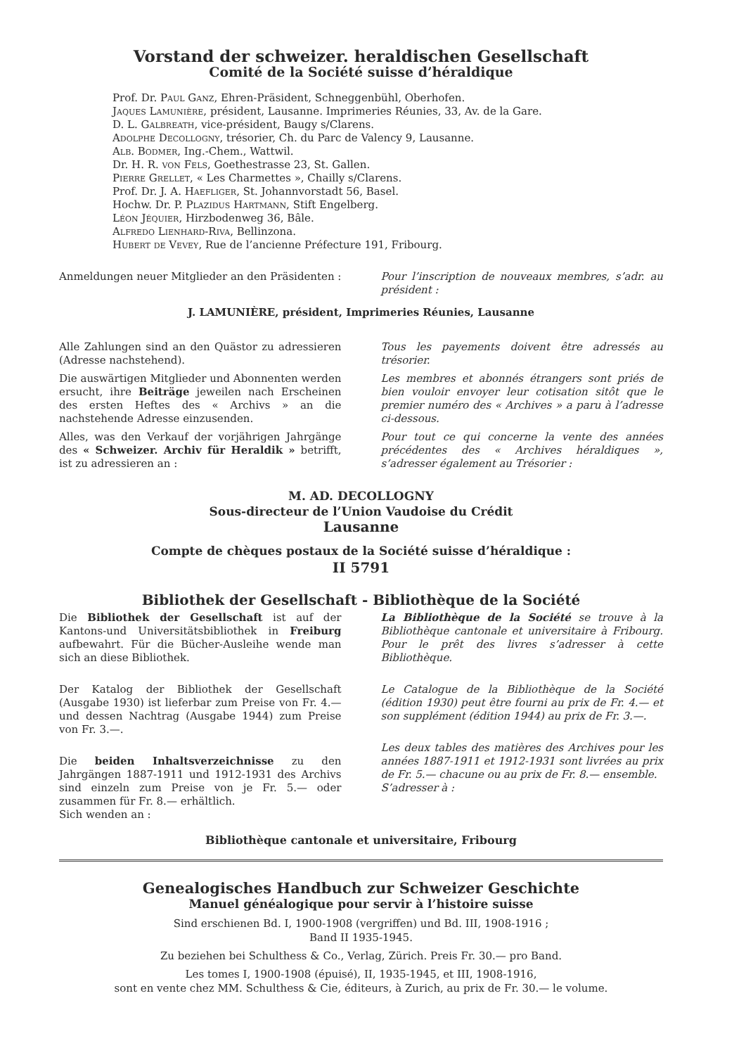Vorstand der schweizer. heraldischen Gesellschaft
Comité de la Société suisse d’héraldique
Prof. Dr. Paul Ganz, Ehren-Präsident, Schneggenbühl, Oberhofen.
Jaques Lamunière, président, Lausanne. Imprimeries Réunies, 33, Av. de la Gare.
D. L. Galbreath, vice-président, Baugy s/Clarens.
Adolphe Decollogny, trésorier, Ch. du Parc de Valency 9, Lausanne.
Alb. Bodmer, Ing.-Chem., Wattwil.
Dr. H. R. von Fels, Goethestrasse 23, St. Gallen.
Pierre Grellet, « Les Charmettes », Chailly s/Clarens.
Prof. Dr. J. A. Haefliger, St. Johannvorstadt 56, Basel.
Hochw. Dr. P. Plazidus Hartmann, Stift Engelberg.
Léon Jéquier, Hirzbodenweg 36, Bâle.
Alfredo Lienhard-Riva, Bellinzona.
Hubert de Vevey, Rue de l’ancienne Préfecture 191, Fribourg.
Anmeldungen neuer Mitglieder an den Präsidenten :
Pour l’inscription de nouveaux membres, s’adr. au président :
J. LAMUNIÈRE, président, Imprimeries Réunies, Lausanne
Alle Zahlungen sind an den Quästor zu adressieren (Adresse nachstehend).
Die auswärtigen Mitglieder und Abonnenten werden ersucht, ihre Beiträge jeweilen nach Erscheinen des ersten Heftes des « Archivs » an die nachstehende Adresse einzusenden.
Alles, was den Verkauf der vorjährigen Jahrgänge des « Schweizer. Archiv für Heraldik » betrifft, ist zu adressieren an :
Tous les payements doivent être adressés au trésorier.
Les membres et abonnés étrangers sont priés de bien vouloir envoyer leur cotisation sitôt que le premier numéro des « Archives » a paru à l’adresse ci-dessous.
Pour tout ce qui concerne la vente des années précédentes des « Archives héraldiques », s’adresser également au Trésorier :
M. AD. DECOLLOGNY
Sous-directeur de l’Union Vaudoise du Crédit
Lausanne
Compte de chèques postaux de la Société suisse d’héraldique :
II 5791
Bibliothek der Gesellschaft - Bibliothèque de la Société
Die Bibliothek der Gesellschaft ist auf der Kantons-und Universitätsbibliothek in Freiburg aufbewahrt. Für die Bücher-Ausleihe wende man sich an diese Bibliothek.
Der Katalog der Bibliothek der Gesellschaft (Ausgabe 1930) ist lieferbar zum Preise von Fr. 4.— und dessen Nachtrag (Ausgabe 1944) zum Preise von Fr. 3.—.
Die beiden Inhaltsverzeichnisse zu den Jahrgängen 1887-1911 und 1912-1931 des Archivs sind einzeln zum Preise von je Fr. 5.— oder zusammen für Fr. 8.— erhältlich.
Sich wenden an :
La Bibliothèque de la Société se trouve à la Bibliothèque cantonale et universitaire à Fribourg. Pour le prêt des livres s’adresser à cette Bibliothèque.
Le Catalogue de la Bibliothèque de la Société (édition 1930) peut être fourni au prix de Fr. 4.— et son supplément (édition 1944) au prix de Fr. 3.—.
Les deux tables des matières des Archives pour les années 1887-1911 et 1912-1931 sont livrées au prix de Fr. 5.— chacune ou au prix de Fr. 8.— ensemble.
S’adresser à :
Bibliothèque cantonale et universitaire, Fribourg
Genealogisches Handbuch zur Schweizer Geschichte
Manuel généalogique pour servir à l’histoire suisse
Sind erschienen Bd. I, 1900-1908 (vergriffen) und Bd. III, 1908-1916 ;
Band II 1935-1945.
Zu beziehen bei Schulthess & Co., Verlag, Zürich. Preis Fr. 30.— pro Band.
Les tomes I, 1900-1908 (épuisé), II, 1935-1945, et III, 1908-1916,
sont en vente chez MM. Schulthess & Cie, éditeurs, à Zurich, au prix de Fr. 30.— le volume.